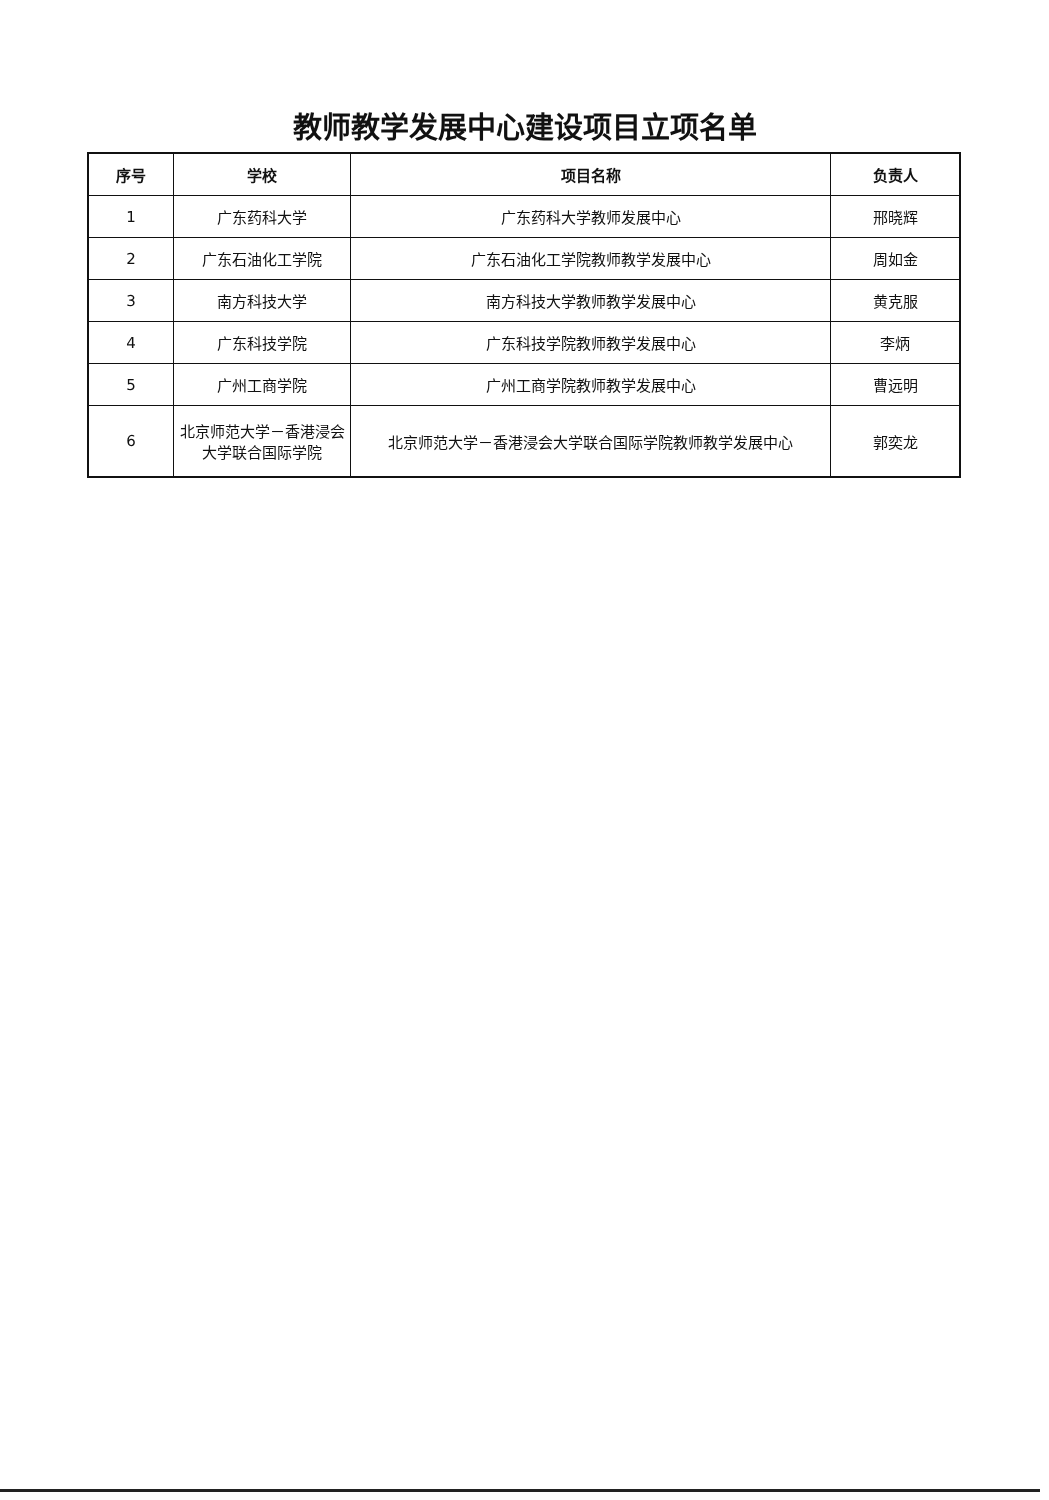教师教学发展中心建设项目立项名单
| 序号 | 学校 | 项目名称 | 负责人 |
| --- | --- | --- | --- |
| 1 | 广东药科大学 | 广东药科大学教师发展中心 | 邢晓辉 |
| 2 | 广东石油化工学院 | 广东石油化工学院教师教学发展中心 | 周如金 |
| 3 | 南方科技大学 | 南方科技大学教师教学发展中心 | 黄克服 |
| 4 | 广东科技学院 | 广东科技学院教师教学发展中心 | 李炳 |
| 5 | 广州工商学院 | 广州工商学院教师教学发展中心 | 曹远明 |
| 6 | 北京师范大学－香港浸会大学联合国际学院 | 北京师范大学－香港浸会大学联合国际学院教师教学发展中心 | 郭奕龙 |